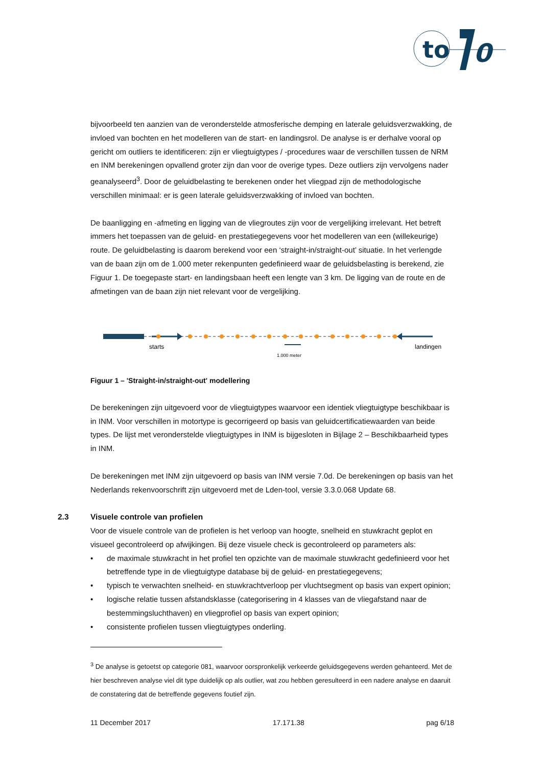to
0
bijvoorbeeld ten aanzien van de veronderstelde atmosferische demping en laterale geluidsverzwakking, de invloed van bochten en het modelleren van de start- en landingsrol. De analyse is er derhalve vooral op gericht om outliers te identificeren: zijn er vliegtuigtypes / -procedures waar de verschillen tussen de NRM en INM berekeningen opvallend groter zijn dan voor de overige types. Deze outliers zijn vervolgens nader geanalyseerd<sup>3</sup>. Door de geluidbelasting te berekenen onder het vliegpad zijn de methodologische verschillen minimaal: er is geen laterale geluidsverzwakking of invloed van bochten.
De baanligging en -afmeting en ligging van de vliegroutes zijn voor de vergelijking irrelevant. Het betreft immers het toepassen van de geluid- en prestatiegegevens voor het modelleren van een (willekeurige) route. De geluidbelasting is daarom berekend voor een ‘straight-in/straight-out’ situatie. In het verlengde van de baan zijn om de 1.000 meter rekenpunten gedefinieerd waar de geluidsbelasting is berekend, zie Figuur 1. De toegepaste start- en landingsbaan heeft een lengte van 3 km. De ligging van de route en de afmetingen van de baan zijn niet relevant voor de vergelijking.
starts
1.000 meter
landingen
Figuur 1 – 'Straight-in/straight-out' modellering
De berekeningen zijn uitgevoerd voor de vliegtuigtypes waarvoor een identiek vliegtuigtype beschikbaar is in INM. Voor verschillen in motortype is gecorrigeerd op basis van geluidcertificatiewaarden van beide types. De lijst met veronderstelde vliegtuigtypes in INM is bijgesloten in Bijlage 2 – Beschikbaarheid types in INM.
De berekeningen met INM zijn uitgevoerd op basis van INM versie 7.0d. De berekeningen op basis van het Nederlands rekenvoorschrift zijn uitgevoerd met de Lden-tool, versie 3.3.0.068 Update 68.
2.3 Visuele controle van profielen
Voor de visuele controle van de profielen is het verloop van hoogte, snelheid en stuwkracht geplot en visueel gecontroleerd op afwijkingen. Bij deze visuele check is gecontroleerd op parameters als:
• de maximale stuwkracht in het profiel ten opzichte van de maximale stuwkracht gedefinieerd voor het betreffende type in de vliegtuigtype database bij de geluid- en prestatiegegevens;
• typisch te verwachten snelheid- en stuwkrachtverloop per vluchtsegment op basis van expert opinion;
• logische relatie tussen afstandsklasse (categorisering in 4 klasses van de vliegafstand naar de bestemmingsluchthaven) en vliegprofiel op basis van expert opinion;
• consistente profielen tussen vliegtuigtypes onderling.
<sup>3</sup> De analyse is getoetst op categorie 081, waarvoor oorspronkelijk verkeerde geluidsgegevens werden gehanteerd. Met de hier beschreven analyse viel dit type duidelijk op als outlier, wat zou hebben geresulteerd in een nadere analyse en daaruit de constatering dat de betreffende gegevens foutief zijn.
11 December 2017 17.171.38 pag 6/18